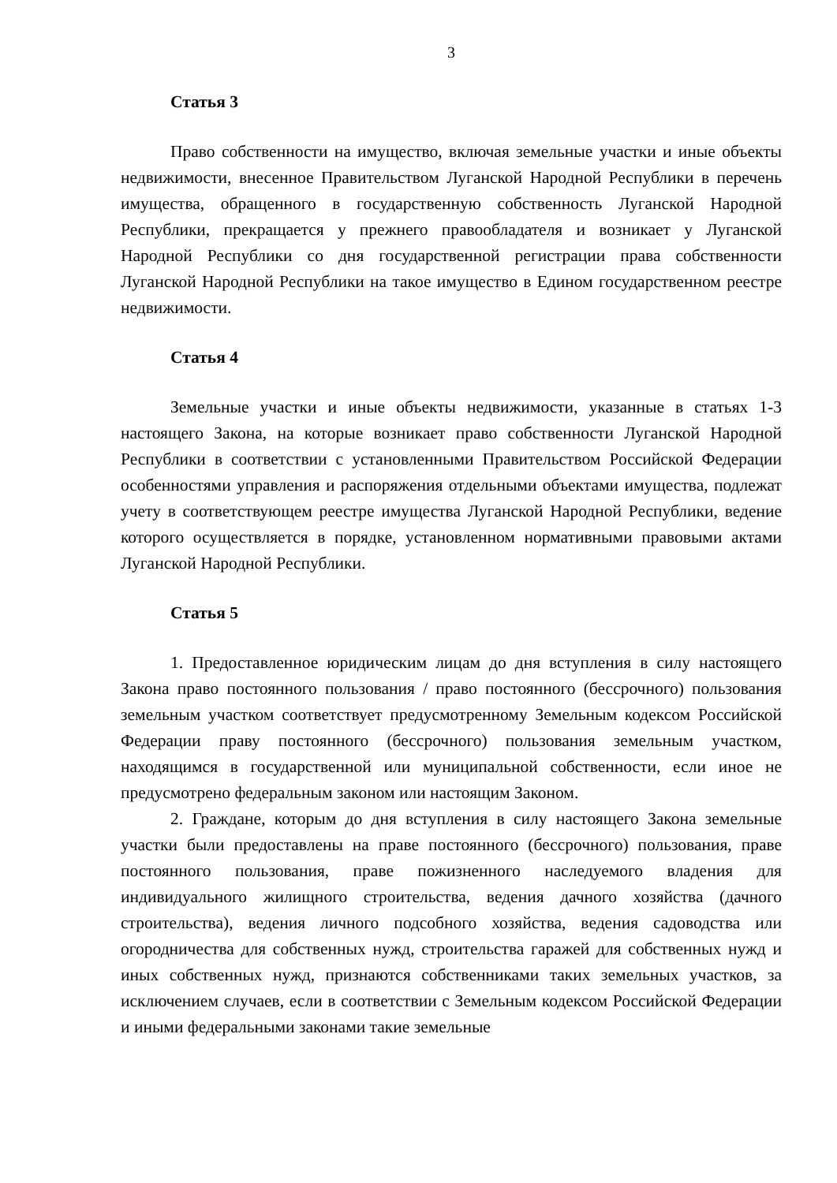3
Статья 3
Право собственности на имущество, включая земельные участки и иные объекты недвижимости, внесенное Правительством Луганской Народной Республики в перечень имущества, обращенного в государственную собственность Луганской Народной Республики, прекращается у прежнего правообладателя и возникает у Луганской Народной Республики со дня государственной регистрации права собственности Луганской Народной Республики на такое имущество в Едином государственном реестре недвижимости.
Статья 4
Земельные участки и иные объекты недвижимости, указанные в статьях 1-3 настоящего Закона, на которые возникает право собственности Луганской Народной Республики в соответствии с установленными Правительством Российской Федерации особенностями управления и распоряжения отдельными объектами имущества, подлежат учету в соответствующем реестре имущества Луганской Народной Республики, ведение которого осуществляется в порядке, установленном нормативными правовыми актами Луганской Народной Республики.
Статья 5
1. Предоставленное юридическим лицам до дня вступления в силу настоящего Закона право постоянного пользования / право постоянного (бессрочного) пользования земельным участком соответствует предусмотренному Земельным кодексом Российской Федерации праву постоянного (бессрочного) пользования земельным участком, находящимся в государственной или муниципальной собственности, если иное не предусмотрено федеральным законом или настоящим Законом.
2. Граждане, которым до дня вступления в силу настоящего Закона земельные участки были предоставлены на праве постоянного (бессрочного) пользования, праве постоянного пользования, праве пожизненного наследуемого владения для индивидуального жилищного строительства, ведения дачного хозяйства (дачного строительства), ведения личного подсобного хозяйства, ведения садоводства или огородничества для собственных нужд, строительства гаражей для собственных нужд и иных собственных нужд, признаются собственниками таких земельных участков, за исключением случаев, если в соответствии с Земельным кодексом Российской Федерации и иными федеральными законами такие земельные